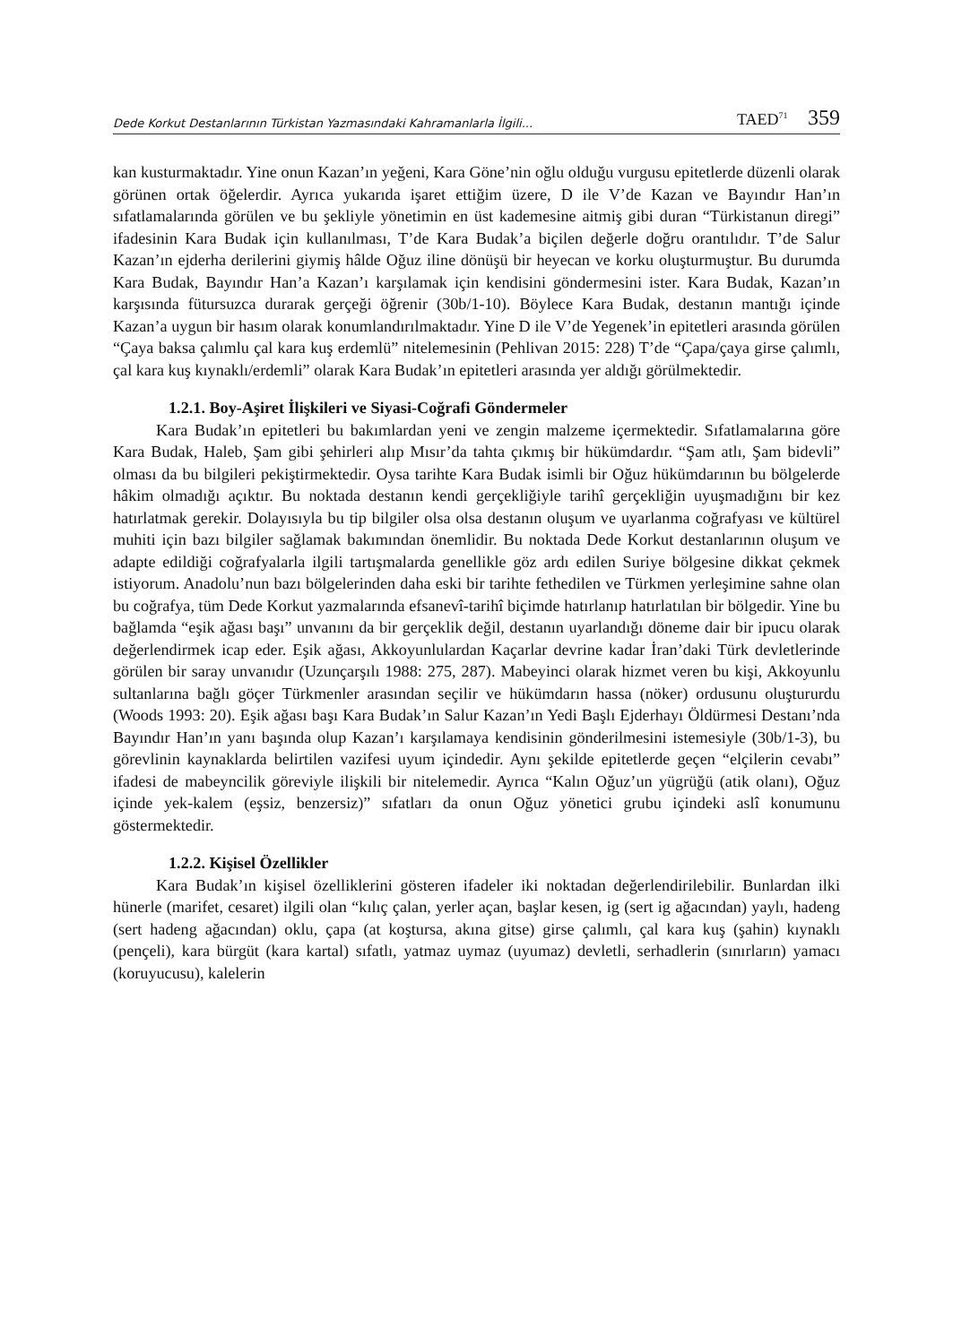Dede Korkut Destanlarının Türkistan Yazmasındaki Kahramanlarla İlgili... TAED<sup>71</sup> 359
kan kusturmaktadır. Yine onun Kazan’ın yeğeni, Kara Göne’nin oğlu olduğu vurgusu epitetlerde düzenli olarak görünen ortak öğelerdir. Ayrıca yukarıda işaret ettiğim üzere, D ile V’de Kazan ve Bayındır Han’ın sıfatlamalarında görülen ve bu şekliyle yönetimin en üst kademesine aitmiş gibi duran “Türkistanun diregi” ifadesinin Kara Budak için kullanılması, T’de Kara Budak’a biçilen değerle doğru orantılıdır. T’de Salur Kazan’ın ejderha derilerini giymiş hâlde Oğuz iline dönüşü bir heyecan ve korku oluşturmuştur. Bu durumda Kara Budak, Bayındır Han’a Kazan’ı karşılamak için kendisini göndermesini ister. Kara Budak, Kazan’ın karşısında fütursuzca durarak gerçeği öğrenir (30b/1-10). Böylece Kara Budak, destanın mantığı içinde Kazan’a uygun bir hasım olarak konumlandırılmaktadır. Yine D ile V’de Yegenek’in epitetleri arasında görülen “Çaya baksa çalımlu çal kara kuş erdemlü” nitelemesinin (Pehlivan 2015: 228) T’de “Çapa/çaya girse çalımlı, çal kara kuş kıynaklı/erdemli” olarak Kara Budak’ın epitetleri arasında yer aldığı görülmektedir.
1.2.1. Boy-Aşiret İlişkileri ve Siyasi-Coğrafi Göndermeler
Kara Budak’ın epitetleri bu bakımlardan yeni ve zengin malzeme içermektedir. Sıfatlamalarına göre Kara Budak, Haleb, Şam gibi şehirleri alıp Mısır’da tahta çıkmış bir hükümdardır. “Şam atlı, Şam bidevli” olması da bu bilgileri pekiştirmektedir. Oysa tarihte Kara Budak isimli bir Oğuz hükümdarının bu bölgelerde hâkim olmadığı açıktır. Bu noktada destanın kendi gerçekliğiyle tarihî gerçekliğin uyuşmadığını bir kez hatırlatmak gerekir. Dolayısıyla bu tip bilgiler olsa olsa destanın oluşum ve uyarlanma coğrafyası ve kültürel muhiti için bazı bilgiler sağlamak bakımından önemlidir. Bu noktada Dede Korkut destanlarının oluşum ve adapte edildiği coğrafyalarla ilgili tartışmalarda genellikle göz ardı edilen Suriye bölgesine dikkat çekmek istiyorum. Anadolu’nun bazı bölgelerinden daha eski bir tarihte fethedilen ve Türkmen yerleşimine sahne olan bu coğrafya, tüm Dede Korkut yazmalarında efsanevî-tarihî biçimde hatırlanıp hatırlatılan bir bölgedir. Yine bu bağlamda “eşik ağası başı” unvanını da bir gerçeklik değil, destanın uyarlandığı döneme dair bir ipucu olarak değerlendirmek icap eder. Eşik ağası, Akkoyunlulardan Kaçarlar devrine kadar İran’daki Türk devletlerinde görülen bir saray unvanıdır (Uzunçarşılı 1988: 275, 287). Mabeyinci olarak hizmet veren bu kişi, Akkoyunlu sultanlarına bağlı göçer Türkmenler arasından seçilir ve hükümdarın hassa (nöker) ordusunu oluştururdu (Woods 1993: 20). Eşik ağası başı Kara Budak’ın Salur Kazan’ın Yedi Başlı Ejderhayı Öldürmesi Destanı’nda Bayındır Han’ın yanı başında olup Kazan’ı karşılamaya kendisinin gönderilmesini istemesiyle (30b/1-3), bu görevlinin kaynaklarda belirtilen vazifesi uyum içindedir. Aynı şekilde epitetlerde geçen “elçilerin cevabı” ifadesi de mabeyncilik göreviyle ilişkili bir nitelemedir. Ayrıca “Kalın Oğuz’un yügrüğü (atik olanı), Oğuz içinde yek-kalem (eşsiz, benzersiz)” sıfatları da onun Oğuz yönetici grubu içindeki aslî konumunu göstermektedir.
1.2.2. Kişisel Özellikler
Kara Budak’ın kişisel özelliklerini gösteren ifadeler iki noktadan değerlendirilebilir. Bunlardan ilki hünerle (marifet, cesaret) ilgili olan “kılıç çalan, yerler açan, başlar kesen, ig (sert ig ağacından) yaylı, hadeng (sert hadeng ağacından) oklu, çapa (at koştursa, akına gitse) girse çalımlı, çal kara kuş (şahin) kıynaklı (pençeli), kara bürgüt (kara kartal) sıfatlı, yatmaz uymaz (uyumaz) devletli, serhadlerin (sınırların) yamacı (koruyucusu), kalelerin